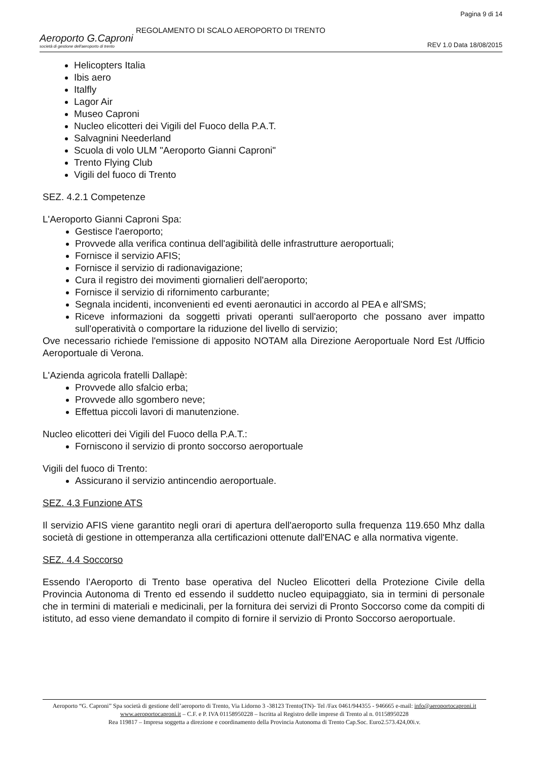Aeroporto G.Caproni
società di gestione dell'aeroporto di trento
REGOLAMENTO DI SCALO AEROPORTO DI TRENTO
Pagina 9 di 14
REV 1.0 Data 18/08/2015
Helicopters Italia
Ibis aero
Italfly
Lagor Air
Museo Caproni
Nucleo elicotteri dei Vigili del Fuoco della P.A.T.
Salvagnini Neederland
Scuola di volo ULM "Aeroporto Gianni Caproni"
Trento Flying Club
Vigili del fuoco di Trento
SEZ. 4.2.1 Competenze
L'Aeroporto Gianni Caproni Spa:
Gestisce l'aeroporto;
Provvede alla verifica continua dell'agibilità delle infrastrutture aeroportuali;
Fornisce il servizio AFIS;
Fornisce il servizio di radionavigazione;
Cura il registro dei movimenti giornalieri dell'aeroporto;
Fornisce il servizio di rifornimento carburante;
Segnala incidenti, inconvenienti ed eventi aeronautici in accordo al PEA e all'SMS;
Riceve informazioni da soggetti privati operanti sull'aeroporto che possano aver impatto sull'operatività o comportare la riduzione del livello di servizio;
Ove necessario richiede l'emissione di apposito NOTAM alla Direzione Aeroportuale Nord Est /Ufficio Aeroportuale di Verona.
L'Azienda agricola fratelli Dallapè:
Provvede allo sfalcio erba;
Provvede allo sgombero neve;
Effettua piccoli lavori di manutenzione.
Nucleo elicotteri dei Vigili del Fuoco della P.A.T.:
Forniscono il servizio di pronto soccorso aeroportuale
Vigili del fuoco di Trento:
Assicurano il servizio antincendio aeroportuale.
SEZ. 4.3 Funzione ATS
Il servizio AFIS viene garantito negli orari di apertura dell'aeroporto sulla frequenza 119.650 Mhz dalla società di gestione in ottemperanza alla certificazioni ottenute dall'ENAC e alla normativa vigente.
SEZ. 4.4 Soccorso
Essendo l’Aeroporto di Trento base operativa del Nucleo Elicotteri della Protezione Civile della Provincia Autonoma di Trento ed essendo il suddetto nucleo equipaggiato, sia in termini di personale che in termini di materiali e medicinali, per la fornitura dei servizi di Pronto Soccorso come da compiti di istituto, ad esso viene demandato il compito di fornire il servizio di Pronto Soccorso aeroportuale.
Aeroporto “G. Caproni” Spa società di gestione dell’aeroporto di Trento, Via Lidorno 3 -38123 Trento(TN)- Tel /Fax 0461/944355 - 946665 e-mail: info@aeroportocaproni.it www.aeroportocaproni.it – C.F. e P. IVA 01158950228 – Iscritta al Registro delle imprese di Trento al n. 01158950228
Rea 119817 – Impresa soggetta a direzione e coordinamento della Provincia Autonoma di Trento Cap.Soc. Euro2.573.424,00i.v.